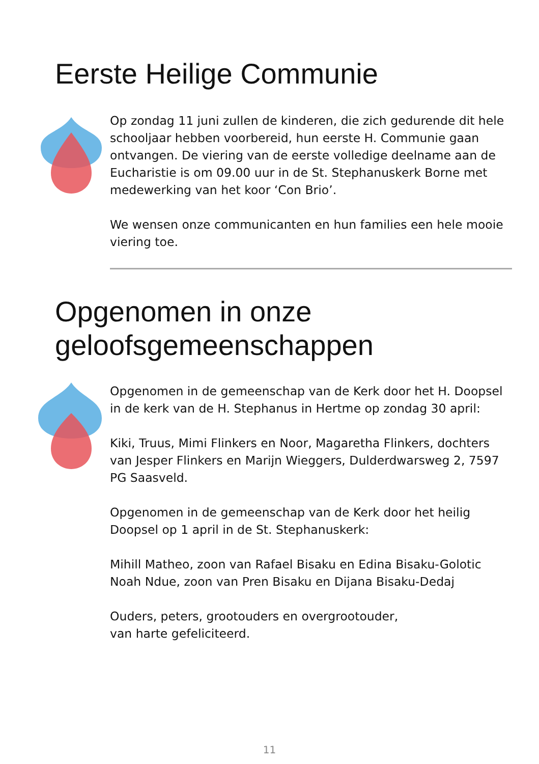Eerste Heilige Communie
Op zondag 11 juni zullen de kinderen, die zich gedurende dit hele schooljaar hebben voorbereid, hun eerste H. Communie gaan ontvangen. De viering van de eerste volledige deelname aan de Eucharistie is om 09.00 uur in de St. Stephanuskerk Borne met medewerking van het koor ‘Con Brio’.
We wensen onze communicanten en hun families een hele mooie viering toe.
Opgenomen in onze
geloofsgemeenschappen
Opgenomen in de gemeenschap van de Kerk door het H. Doopsel in de kerk van de H. Stephanus in Hertme op zondag 30 april:
Kiki, Truus, Mimi Flinkers en Noor, Magaretha Flinkers, dochters van Jesper Flinkers en Marijn Wieggers, Dulderdwarsweg 2, 7597 PG Saasveld.
Opgenomen in de gemeenschap van de Kerk door het heilig Doopsel op 1 april in de St. Stephanuskerk:
Mihill Matheo, zoon van Rafael Bisaku en Edina Bisaku-Golotic
Noah Ndue, zoon van Pren Bisaku en Dijana Bisaku-Dedaj
Ouders, peters, grootouders en overgrootouder,
van harte gefeliciteerd.
11